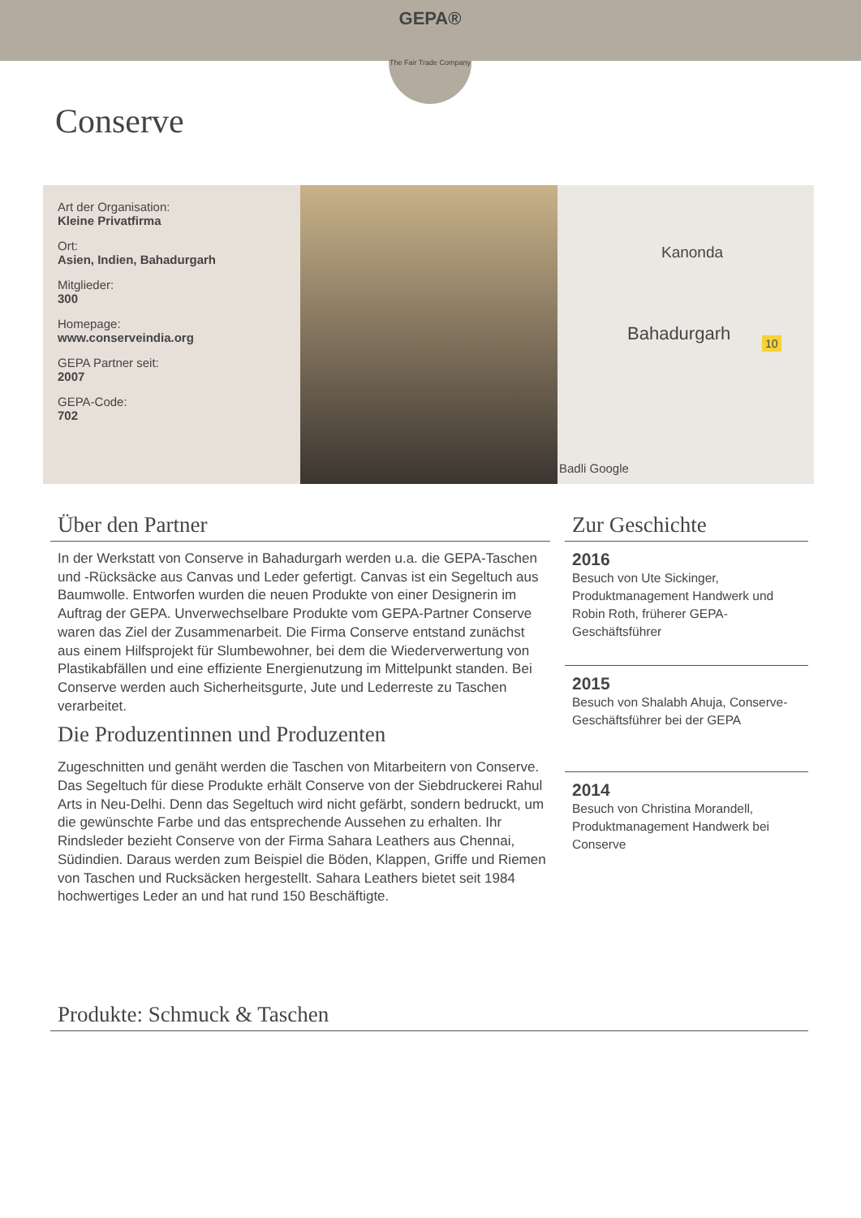GEPA®
The Fair Trade Company
Conserve
Art der Organisation:
Kleine Privatfirma
Ort:
Asien, Indien, Bahadurgarh
Mitglieder:
300
Homepage:
www.conserveindia.org
GEPA Partner seit:
2007
GEPA-Code:
702
Kanonda
Bahadurgarh 10
Badli Google
Über den Partner
In der Werkstatt von Conserve in Bahadurgarh werden u.a. die GEPA-Taschen und -Rücksäcke aus Canvas und Leder gefertigt. Canvas ist ein Segeltuch aus Baumwolle. Entworfen wurden die neuen Produkte von einer Designerin im Auftrag der GEPA. Unverwechselbare Produkte vom GEPA-Partner Conserve waren das Ziel der Zusammenarbeit. Die Firma Conserve entstand zunächst aus einem Hilfsprojekt für Slumbewohner, bei dem die Wiederverwertung von Plastikabfällen und eine effiziente Energienutzung im Mittelpunkt standen. Bei Conserve werden auch Sicherheitsgurte, Jute und Lederreste zu Taschen verarbeitet.
Die Produzentinnen und Produzenten
Zugeschnitten und genäht werden die Taschen von Mitarbeitern von Conserve. Das Segeltuch für diese Produkte erhält Conserve von der Siebdruckerei Rahul Arts in Neu-Delhi. Denn das Segeltuch wird nicht gefärbt, sondern bedruckt, um die gewünschte Farbe und das entsprechende Aussehen zu erhalten. Ihr Rindsleder bezieht Conserve von der Firma Sahara Leathers aus Chennai, Südindien. Daraus werden zum Beispiel die Böden, Klappen, Griffe und Riemen von Taschen und Rucksäcken hergestellt. Sahara Leathers bietet seit 1984 hochwertiges Leder an und hat rund 150 Beschäftigte.
Zur Geschichte
2016
Besuch von Ute Sickinger, Produktmanagement Handwerk und Robin Roth, früherer GEPA-Geschäftsführer
2015
Besuch von Shalabh Ahuja, Conserve-Geschäftsführer bei der GEPA
2014
Besuch von Christina Morandell, Produktmanagement Handwerk bei Conserve
Produkte: Schmuck & Taschen